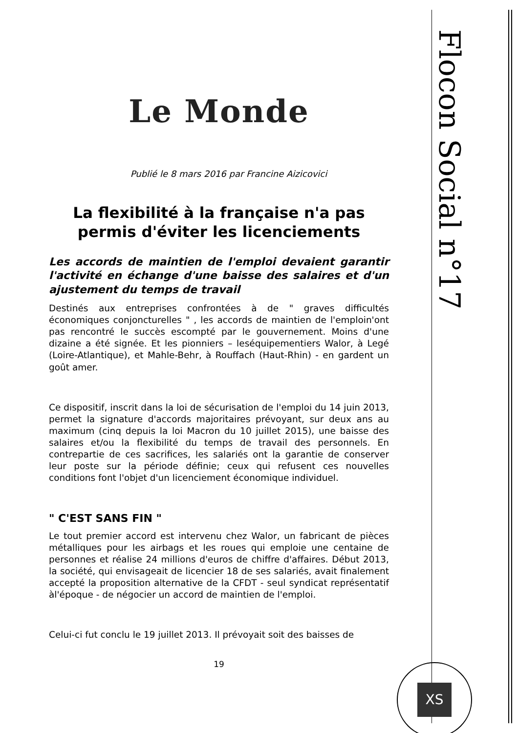Le Monde
Publié le 8 mars 2016 par Francine Aizicovici
La flexibilité à la française n'a pas permis d'éviter les licenciements
Les accords de maintien de l'emploi devaient garantir l'activité en échange d'une baisse des salaires et d'un ajustement du temps de travail
Destinés aux entreprises confrontées à de " graves difficultés économiques conjoncturelles " , les accords de maintien de l'emploin'ont pas rencontré le succès escompté par le gouvernement. Moins d'une dizaine a été signée. Et les pionniers – leséquipementiers Walor, à Legé (Loire-Atlantique), et Mahle-Behr, à Rouffach (Haut-Rhin) - en gardent un goût amer.
Ce dispositif, inscrit dans la loi de sécurisation de l'emploi du 14 juin 2013, permet la signature d'accords majoritaires prévoyant, sur deux ans au maximum (cinq depuis la loi Macron du 10 juillet 2015), une baisse des salaires et/ou la flexibilité du temps de travail des personnels. En contrepartie de ces sacrifices, les salariés ont la garantie de conserver leur poste sur la période définie; ceux qui refusent ces nouvelles conditions font l'objet d'un licenciement économique individuel.
" C'EST SANS FIN "
Le tout premier accord est intervenu chez Walor, un fabricant de pièces métalliques pour les airbags et les roues qui emploie une centaine de personnes et réalise 24 millions d'euros de chiffre d'affaires. Début 2013, la société, qui envisageait de licencier 18 de ses salariés, avait finalement accepté la proposition alternative de la CFDT - seul syndicat représentatif àl'époque - de négocier un accord de maintien de l'emploi.
Celui-ci fut conclu le 19 juillet 2013. Il prévoyait soit des baisses de
19
Flocon Social n°17
XS